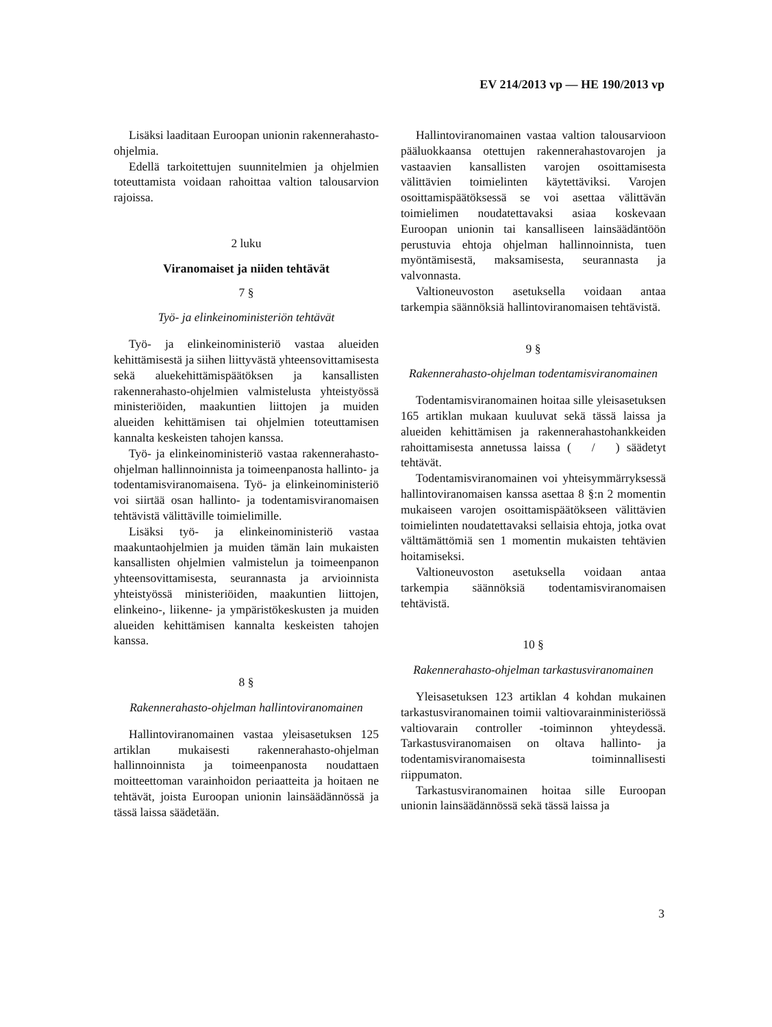EV 214/2013 vp — HE 190/2013 vp
Lisäksi laaditaan Euroopan unionin rakennerahasto-ohjelmia.
Edellä tarkoitettujen suunnitelmien ja ohjelmien toteuttamista voidaan rahoittaa valtion talousarvion rajoissa.
2 luku
Viranomaiset ja niiden tehtävät
7 §
Työ- ja elinkeinoministeriön tehtävät
Työ- ja elinkeinoministeriö vastaa alueiden kehittämisestä ja siihen liittyvästä yhteensovittamisesta sekä aluekehittämispäätöksen ja kansallisten rakennerahasto-ohjelmien valmistelusta yhteistyössä ministeriöiden, maakuntien liittojen ja muiden alueiden kehittämisen tai ohjelmien toteuttamisen kannalta keskeisten tahojen kanssa.
Työ- ja elinkeinoministeriö vastaa rakennerahasto-ohjelman hallinnoinnista ja toimeenpanosta hallinto- ja todentamisviranomaisena. Työ- ja elinkeinoministeriö voi siirtää osan hallinto- ja todentamisviranomaisen tehtävistä välittäville toimielimille.
Lisäksi työ- ja elinkeinoministeriö vastaa maakuntaohjelmien ja muiden tämän lain mukaisten kansallisten ohjelmien valmistelun ja toimeenpanon yhteensovittamisesta, seurannasta ja arvioinnista yhteistyössä ministeriöiden, maakuntien liittojen, elinkeino-, liikenne- ja ympäristökeskusten ja muiden alueiden kehittämisen kannalta keskeisten tahojen kanssa.
8 §
Rakennerahasto-ohjelman hallintoviranomainen
Hallintoviranomainen vastaa yleisasetuksen 125 artiklan mukaisesti rakennerahasto-ohjelman hallinnoinnista ja toimeenpanosta noudattaen moitteettoman varainhoidon periaatteita ja hoitaen ne tehtävät, joista Euroopan unionin lainsäädännössä ja tässä laissa säädetään.
Hallintoviranomainen vastaa valtion talousarvioon pääluokkaansa otettujen rakennerahastovarojen ja vastaavien kansallisten varojen osoittamisesta välittävien toimielinten käytettäviksi. Varojen osoittamispäätöksessä se voi asettaa välittävän toimielimen noudatettavaksi asiaa koskevaan Euroopan unionin tai kansalliseen lainsäädäntöön perustuvia ehtoja ohjelman hallinnoinnista, tuen myöntämisestä, maksamisesta, seurannasta ja valvonnasta.
Valtioneuvoston asetuksella voidaan antaa tarkempia säännöksiä hallintoviranomaisen tehtävistä.
9 §
Rakennerahasto-ohjelman todentamisviranomainen
Todentamisviranomainen hoitaa sille yleisasetuksen 165 artiklan mukaan kuuluvat sekä tässä laissa ja alueiden kehittämisen ja rakennerahastohankkeiden rahoittamisesta annetussa laissa ( / ) säädetyt tehtävät.
Todentamisviranomainen voi yhteisymmärryksessä hallintoviranomaisen kanssa asettaa 8 §:n 2 momentin mukaiseen varojen osoittamispäätökseen välittävien toimielinten noudatettavaksi sellaisia ehtoja, jotka ovat välttämättömiä sen 1 momentin mukaisten tehtävien hoitamiseksi.
Valtioneuvoston asetuksella voidaan antaa tarkempia säännöksiä todentamisviranomaisen tehtävistä.
10 §
Rakennerahasto-ohjelman tarkastusviranomainen
Yleisasetuksen 123 artiklan 4 kohdan mukainen tarkastusviranomainen toimii valtiovarainministeriössä valtiovarain controller -toiminnon yhteydessä. Tarkastusviranomaisen on oltava hallinto- ja todentamisviranomaisesta toiminnallisesti riippumaton.
Tarkastusviranomainen hoitaa sille Euroopan unionin lainsäädännössä sekä tässä laissa ja
3